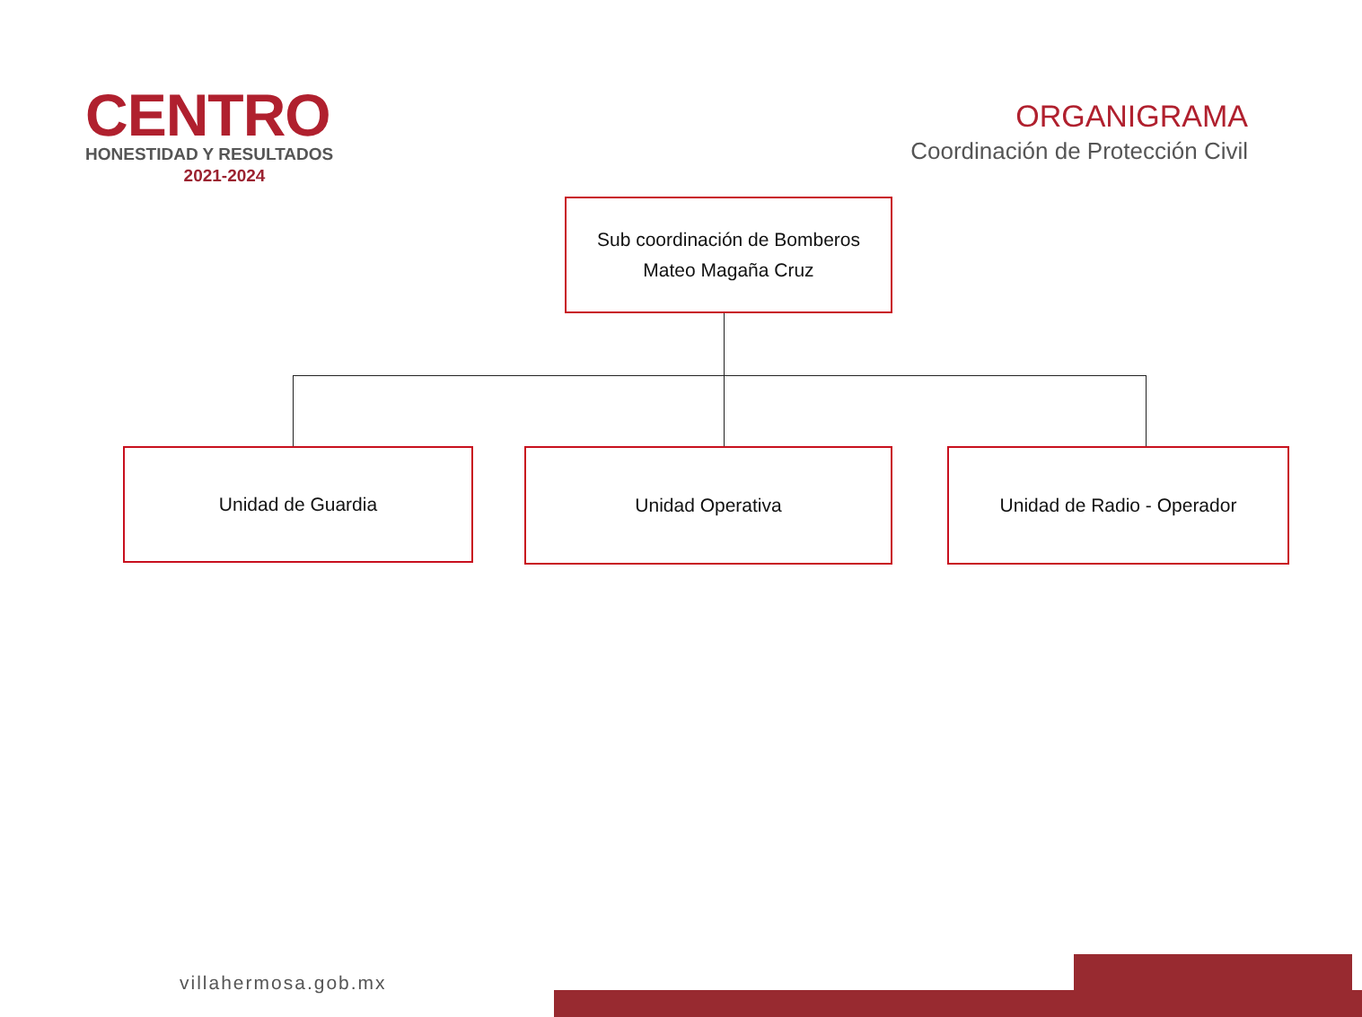CENTRO
HONESTIDAD Y RESULTADOS
2021-2024
ORGANIGRAMA
Coordinación de Protección Civil
Sub coordinación de Bomberos
Mateo Magaña Cruz
Unidad de Guardia Unidad Operativa Unidad de Radio - Operador
villahermosa.gob.mx